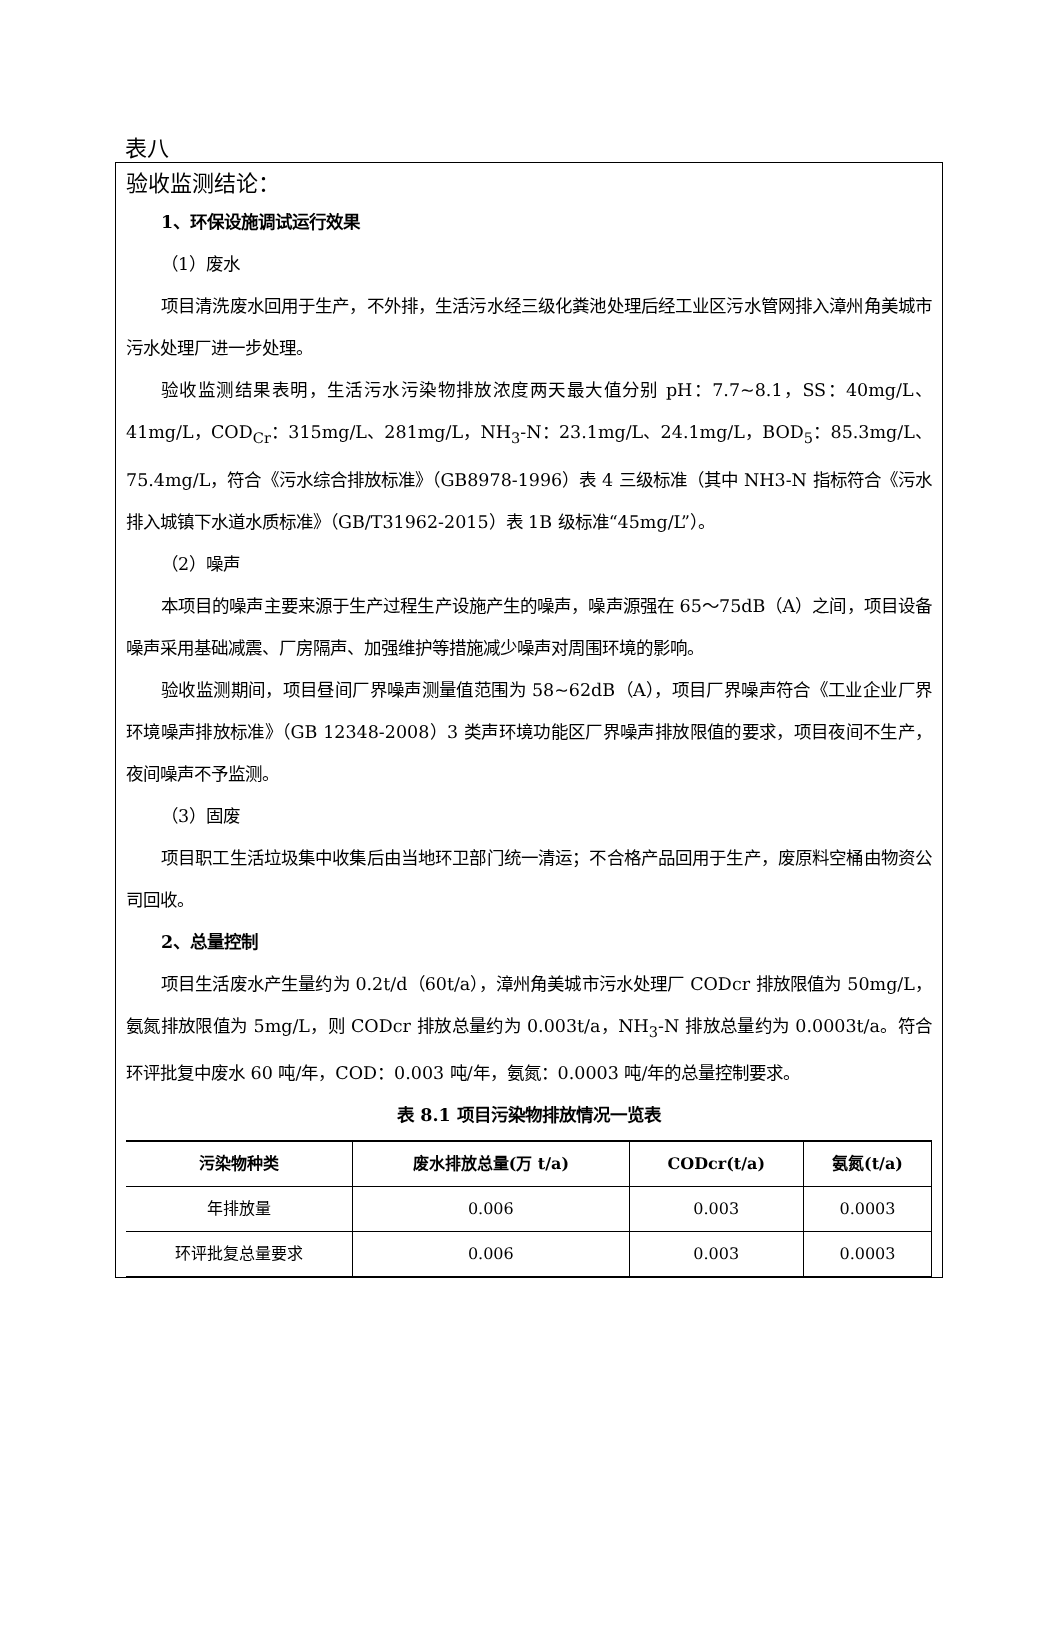表八
验收监测结论：
1、环保设施调试运行效果
（1）废水
项目清洗废水回用于生产，不外排，生活污水经三级化粪池处理后经工业区污水管网排入漳州角美城市污水处理厂进一步处理。
验收监测结果表明，生活污水污染物排放浓度两天最大值分别 pH：7.7~8.1，SS：40mg/L、41mg/L，COD<sub>Cr</sub>：315mg/L、281mg/L，NH<sub>3</sub>-N：23.1mg/L、24.1mg/L，BOD<sub>5</sub>：85.3mg/L、75.4mg/L，符合《污水综合排放标准》（GB8978-1996）表 4 三级标准（其中 NH3-N 指标符合《污水排入城镇下水道水质标准》（GB/T31962-2015）表 1B 级标准“45mg/L”）。
（2）噪声
本项目的噪声主要来源于生产过程生产设施产生的噪声，噪声源强在 65～75dB（A）之间，项目设备噪声采用基础减震、厂房隔声、加强维护等措施减少噪声对周围环境的影响。
验收监测期间，项目昼间厂界噪声测量值范围为 58~62dB（A），项目厂界噪声符合《工业企业厂界环境噪声排放标准》（GB 12348-2008）3 类声环境功能区厂界噪声排放限值的要求，项目夜间不生产，夜间噪声不予监测。
（3）固废
项目职工生活垃圾集中收集后由当地环卫部门统一清运；不合格产品回用于生产，废原料空桶由物资公司回收。
2、总量控制
项目生活废水产生量约为 0.2t/d（60t/a），漳州角美城市污水处理厂 CODcr 排放限值为 50mg/L，氨氮排放限值为 5mg/L，则 CODcr 排放总量约为 0.003t/a，NH<sub>3</sub>-N 排放总量约为 0.0003t/a。符合环评批复中废水 60 吨/年，COD：0.003 吨/年，氨氮：0.0003 吨/年的总量控制要求。
表 8.1 项目污染物排放情况一览表
| 污染物种类 | 废水排放总量(万 t/a) | CODcr(t/a) | 氨氮(t/a) |
| --- | --- | --- | --- |
| 年排放量 | 0.006 | 0.003 | 0.0003 |
| 环评批复总量要求 | 0.006 | 0.003 | 0.0003 |